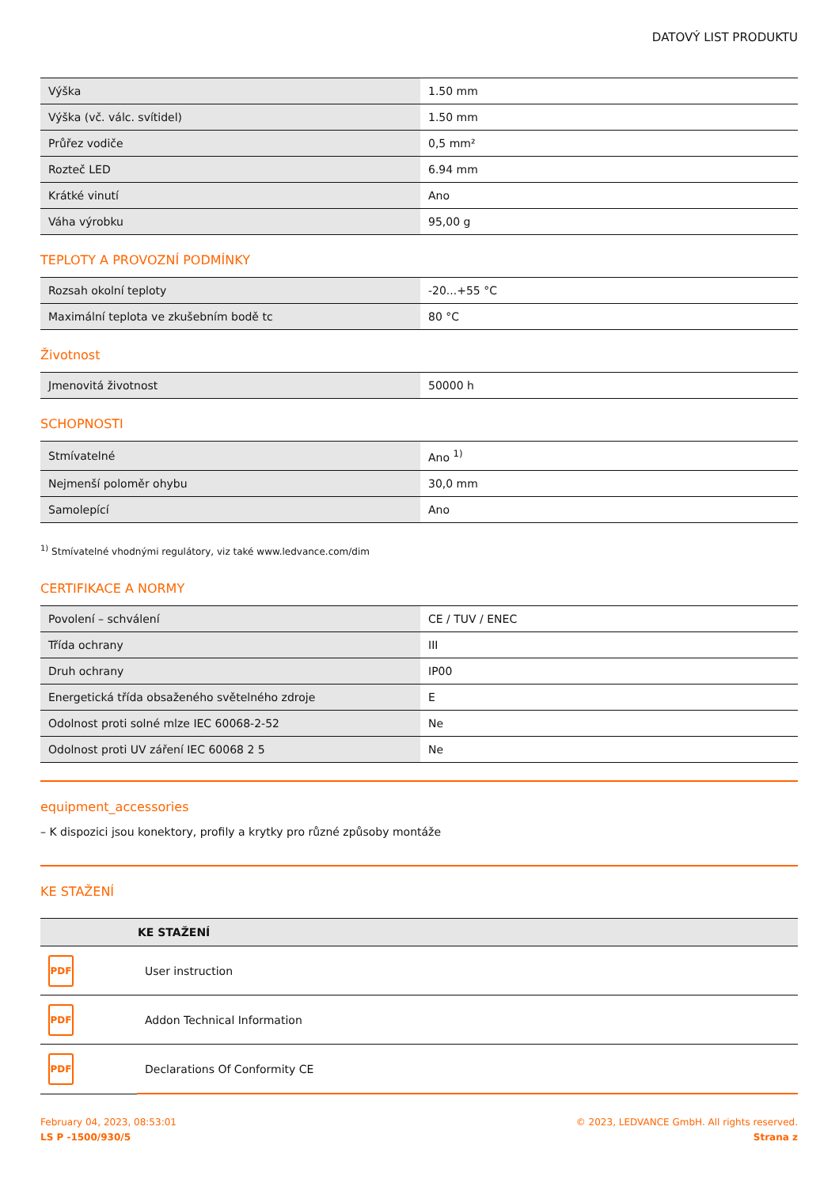DATOVÝ LIST PRODUKTU
| Výška | 1.50 mm |
| Výška (vč. válc. svítidel) | 1.50 mm |
| Průřez vodiče | 0,5 mm² |
| Rozteč LED | 6.94 mm |
| Krátké vinutí | Ano |
| Váha výrobku | 95,00 g |
TEPLOTY A PROVOZNÍ PODMÍNKY
| Rozsah okolní teploty | -20...+55 °C |
| Maximální teplota ve zkušebním bodě tc | 80 °C |
Životnost
| Jmenovitá životnost | 50000 h |
SCHOPNOSTI
| Stmívatelné | Ano <sup>1)</sup> |
| Nejmenší poloměr ohybu | 30,0 mm |
| Samolepící | Ano |
<sup>1)</sup> Stmívatelné vhodnými regulátory, viz také www.ledvance.com/dim
CERTIFIKACE A NORMY
| Povolení – schválení | CE / TUV / ENEC |
| Třída ochrany | III |
| Druh ochrany | IP00 |
| Energetická třída obsaženého světelného zdroje | E |
| Odolnost proti solné mlze IEC 60068-2-52 | Ne |
| Odolnost proti UV záření IEC 60068 2 5 | Ne |
equipment_accessories
– K dispozici jsou konektory, profily a krytky pro různé způsoby montáže
KE STAŽENÍ
| | KE STAŽENÍ |
| --- | --- |
| PDF | User instruction |
| PDF | Addon Technical Information |
| PDF | Declarations Of Conformity CE |
February 04, 2023, 08:53:01
LS P -1500/930/5
© 2023, LEDVANCE GmbH. All rights reserved.
Strana z